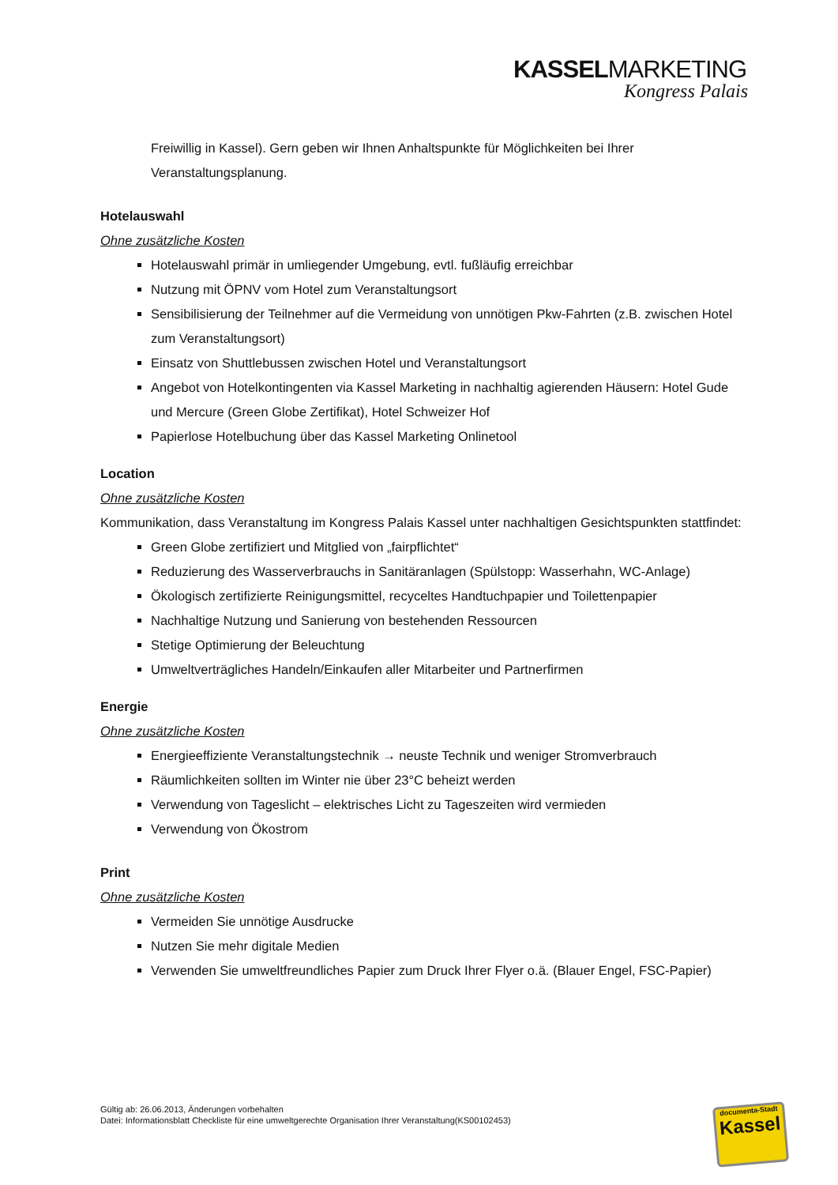KASSELMARKETING
Kongress Palais
Freiwillig in Kassel). Gern geben wir Ihnen Anhaltspunkte für Möglichkeiten bei Ihrer Veranstaltungsplanung.
Hotelauswahl
Ohne zusätzliche Kosten
Hotelauswahl primär in umliegender Umgebung, evtl. fußläufig erreichbar
Nutzung mit ÖPNV vom Hotel zum Veranstaltungsort
Sensibilisierung der Teilnehmer auf die Vermeidung von unnötigen Pkw-Fahrten (z.B. zwischen Hotel zum Veranstaltungsort)
Einsatz von Shuttlebussen zwischen Hotel und Veranstaltungsort
Angebot von Hotelkontingenten via Kassel Marketing in nachhaltig agierenden Häusern: Hotel Gude und Mercure (Green Globe Zertifikat), Hotel Schweizer Hof
Papierlose Hotelbuchung über das Kassel Marketing Onlinetool
Location
Ohne zusätzliche Kosten
Kommunikation, dass Veranstaltung im Kongress Palais Kassel unter nachhaltigen Gesichtspunkten stattfindet:
Green Globe zertifiziert und Mitglied von „fairpflichtet“
Reduzierung des Wasserverbrauchs in Sanitäranlagen (Spülstopp: Wasserhahn, WC-Anlage)
Ökologisch zertifizierte Reinigungsmittel, recyceltes Handtuchpapier und Toilettenpapier
Nachhaltige Nutzung und Sanierung von bestehenden Ressourcen
Stetige Optimierung der Beleuchtung
Umweltverträgliches Handeln/Einkaufen aller Mitarbeiter und Partnerfirmen
Energie
Ohne zusätzliche Kosten
Energieeffiziente Veranstaltungstechnik → neuste Technik und weniger Stromverbrauch
Räumlichkeiten sollten im Winter nie über 23°C beheizt werden
Verwendung von Tageslicht – elektrisches Licht zu Tageszeiten wird vermieden
Verwendung von Ökostrom
Print
Ohne zusätzliche Kosten
Vermeiden Sie unnötige Ausdrucke
Nutzen Sie mehr digitale Medien
Verwenden Sie umweltfreundliches Papier zum Druck Ihrer Flyer o.ä. (Blauer Engel, FSC-Papier)
Gültig ab: 26.06.2013, Änderungen vorbehalten
Datei: Informationsblatt Checkliste für eine umweltgerechte Organisation Ihrer Veranstaltung(KS00102453)
documenta-Stadt
Kassel